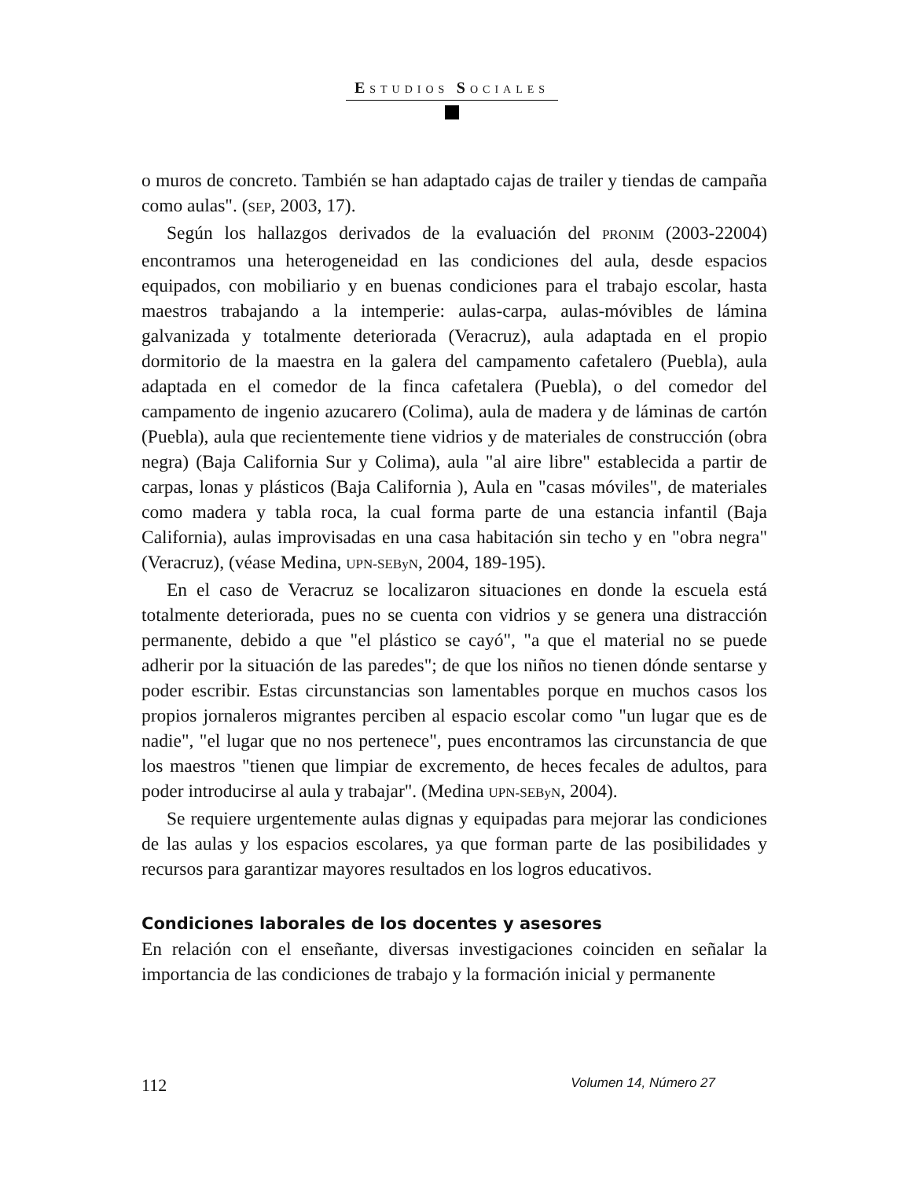ESTUDIOS SOCIALES
o muros de concreto. También se han adaptado cajas de trailer y tiendas de campaña como aulas". (SEP, 2003, 17).
Según los hallazgos derivados de la evaluación del PRONIM (2003-22004) encontramos una heterogeneidad en las condiciones del aula, desde espacios equipados, con mobiliario y en buenas condiciones para el trabajo escolar, hasta maestros trabajando a la intemperie: aulas-carpa, aulas-móvibles de lámina galvanizada y totalmente deteriorada (Veracruz), aula adaptada en el propio dormitorio de la maestra en la galera del campamento cafetalero (Puebla), aula adaptada en el comedor de la finca cafetalera (Puebla), o del comedor del campamento de ingenio azucarero (Colima), aula de madera y de láminas de cartón (Puebla), aula que recientemente tiene vidrios y de materiales de construcción (obra negra) (Baja California Sur y Colima), aula "al aire libre" establecida a partir de carpas, lonas y plásticos (Baja California ), Aula en "casas móviles", de materiales como madera y tabla roca, la cual forma parte de una estancia infantil (Baja California), aulas improvisadas en una casa habitación sin techo y en "obra negra" (Veracruz), (véase Medina, UPN-SEByN, 2004, 189-195).
En el caso de Veracruz se localizaron situaciones en donde la escuela está totalmente deteriorada, pues no se cuenta con vidrios y se genera una distracción permanente, debido a que "el plástico se cayó", "a que el material no se puede adherir por la situación de las paredes"; de que los niños no tienen dónde sentarse y poder escribir. Estas circunstancias son lamentables porque en muchos casos los propios jornaleros migrantes perciben al espacio escolar como "un lugar que es de nadie", "el lugar que no nos pertenece", pues encontramos las circunstancia de que los maestros "tienen que limpiar de excremento, de heces fecales de adultos, para poder introducirse al aula y trabajar". (Medina UPN-SEByN, 2004).
Se requiere urgentemente aulas dignas y equipadas para mejorar las condiciones de las aulas y los espacios escolares, ya que forman parte de las posibilidades y recursos para garantizar mayores resultados en los logros educativos.
Condiciones laborales de los docentes y asesores
En relación con el enseñante, diversas investigaciones coinciden en señalar la importancia de las condiciones de trabajo y la formación inicial y permanente
112 Volumen 14, Número 27